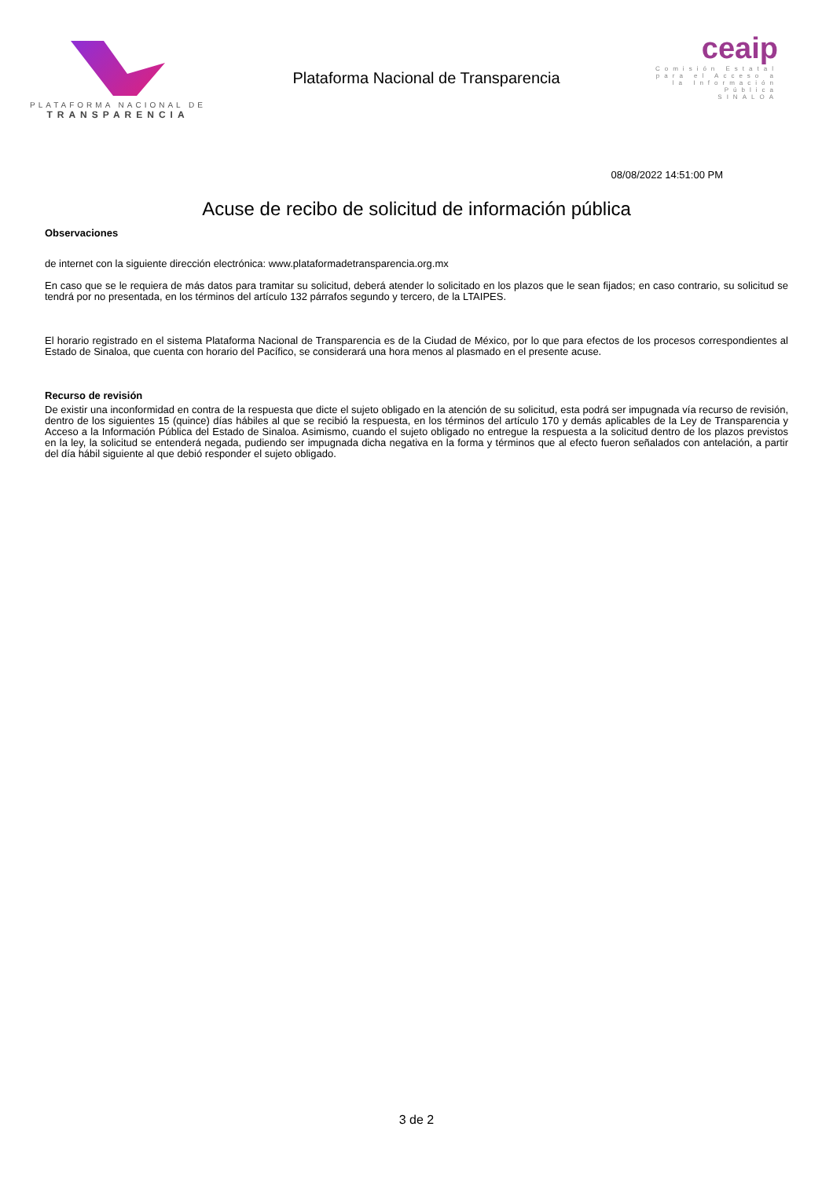PLATAFORMA NACIONAL DE
TRANSPARENCIA
Plataforma Nacional de Transparencia
ceaip
Comisión Estatal para el Acceso a la Información Pública
SINALOA
08/08/2022 14:51:00 PM
Acuse de recibo de solicitud de información pública
Observaciones
de internet con la siguiente dirección electrónica: www.plataformadetransparencia.org.mx
En caso que se le requiera de más datos para tramitar su solicitud, deberá atender lo solicitado en los plazos que le sean fijados; en caso contrario, su solicitud se tendrá por no presentada, en los términos del artículo 132 párrafos segundo y tercero, de la LTAIPES.
El horario registrado en el sistema Plataforma Nacional de Transparencia es de la Ciudad de México, por lo que para efectos de los procesos correspondientes al Estado de Sinaloa, que cuenta con horario del Pacífico, se considerará una hora menos al plasmado en el presente acuse.
Recurso de revisión
De existir una inconformidad en contra de la respuesta que dicte el sujeto obligado en la atención de su solicitud, esta podrá ser impugnada vía recurso de revisión, dentro de los siguientes 15 (quince) días hábiles al que se recibió la respuesta, en los términos del artículo 170 y demás aplicables de la Ley de Transparencia y Acceso a la Información Pública del Estado de Sinaloa. Asimismo, cuando el sujeto obligado no entregue la respuesta a la solicitud dentro de los plazos previstos en la ley, la solicitud se entenderá negada, pudiendo ser impugnada dicha negativa en la forma y términos que al efecto fueron señalados con antelación, a partir del día hábil siguiente al que debió responder el sujeto obligado.
3 de 2